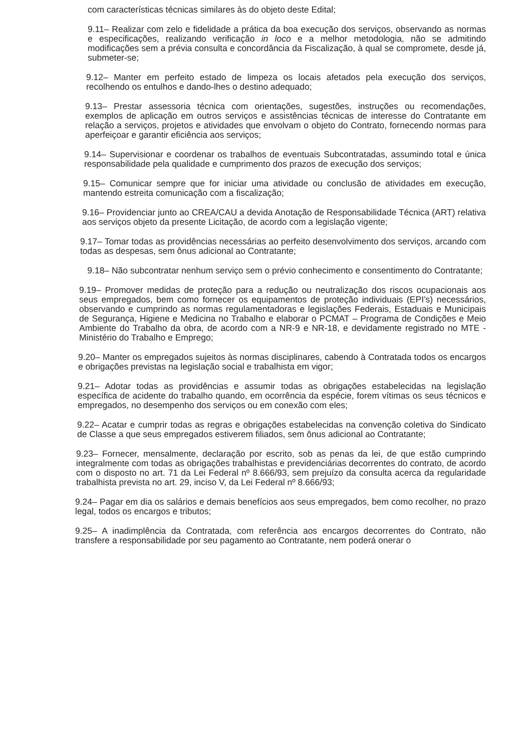com características técnicas similares às do objeto deste Edital;
9.11– Realizar com zelo e fidelidade a prática da boa execução dos serviços, observando as normas e especificações, realizando verificação in loco e a melhor metodologia, não se admitindo modificações sem a prévia consulta e concordância da Fiscalização, à qual se compromete, desde já, submeter-se;
9.12– Manter em perfeito estado de limpeza os locais afetados pela execução dos serviços, recolhendo os entulhos e dando-lhes o destino adequado;
9.13– Prestar assessoria técnica com orientações, sugestões, instruções ou recomendações, exemplos de aplicação em outros serviços e assistências técnicas de interesse do Contratante em relação a serviços, projetos e atividades que envolvam o objeto do Contrato, fornecendo normas para aperfeiçoar e garantir eficiência aos serviços;
9.14– Supervisionar e coordenar os trabalhos de eventuais Subcontratadas, assumindo total e única responsabilidade pela qualidade e cumprimento dos prazos de execução dos serviços;
9.15– Comunicar sempre que for iniciar uma atividade ou conclusão de atividades em execução, mantendo estreita comunicação com a fiscalização;
9.16– Providenciar junto ao CREA/CAU a devida Anotação de Responsabilidade Técnica (ART) relativa aos serviços objeto da presente Licitação, de acordo com a legislação vigente;
9.17– Tomar todas as providências necessárias ao perfeito desenvolvimento dos serviços, arcando com todas as despesas, sem ônus adicional ao Contratante;
9.18– Não subcontratar nenhum serviço sem o prévio conhecimento e consentimento do Contratante;
9.19– Promover medidas de proteção para a redução ou neutralização dos riscos ocupacionais aos seus empregados, bem como fornecer os equipamentos de proteção individuais (EPI’s) necessários, observando e cumprindo as normas regulamentadoras e legislações Federais, Estaduais e Municipais de Segurança, Higiene e Medicina no Trabalho e elaborar o PCMAT – Programa de Condições e Meio Ambiente do Trabalho da obra, de acordo com a NR-9 e NR-18, e devidamente registrado no MTE - Ministério do Trabalho e Emprego;
9.20– Manter os empregados sujeitos às normas disciplinares, cabendo à Contratada todos os encargos e obrigações previstas na legislação social e trabalhista em vigor;
9.21– Adotar todas as providências e assumir todas as obrigações estabelecidas na legislação específica de acidente do trabalho quando, em ocorrência da espécie, forem vítimas os seus técnicos e empregados, no desempenho dos serviços ou em conexão com eles;
9.22– Acatar e cumprir todas as regras e obrigações estabelecidas na convenção coletiva do Sindicato de Classe a que seus empregados estiverem filiados, sem ônus adicional ao Contratante;
9.23– Fornecer, mensalmente, declaração por escrito, sob as penas da lei, de que estão cumprindo integralmente com todas as obrigações trabalhistas e previdenciárias decorrentes do contrato, de acordo com o disposto no art. 71 da Lei Federal nº 8.666/93, sem prejuízo da consulta acerca da regularidade trabalhista prevista no art. 29, inciso V, da Lei Federal nº 8.666/93;
9.24– Pagar em dia os salários e demais benefícios aos seus empregados, bem como recolher, no prazo legal, todos os encargos e tributos;
9.25– A inadimplência da Contratada, com referência aos encargos decorrentes do Contrato, não transfere a responsabilidade por seu pagamento ao Contratante, nem poderá onerar o